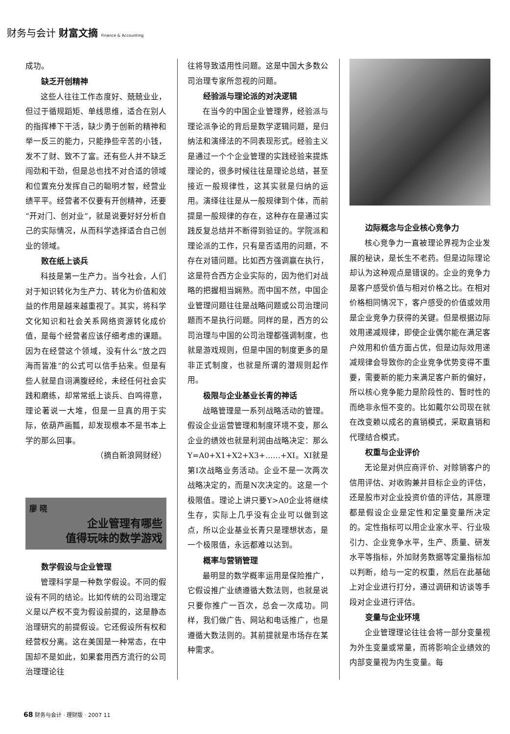财务与会计 财富文摘 Finance & Accounting
成功。
缺乏开创精神
这些人往往工作态度好、兢兢业业，但过于循规蹈矩、单线思维，适合在别人的指挥棒下干活，缺少勇于创新的精神和举一反三的能力，只能挣些辛苦的小钱，发不了财、致不了富。还有些人并不缺乏闯劲和干劲，但是总也找不对合适的领域和位置充分发挥自己的聪明才智，经营业绩平平。经营者不仅要有开创精神，还要“开对门、创对业”，就是说要好好分析自己的实际情况，从而科学选择适合自己创业的领域。
败在纸上谈兵
科技是第一生产力。当今社会，人们对于知识转化为生产力、转化为价值和效益的作用是越来越重视了。其实，将科学文化知识和社会关系网络资源转化成价值，是每个经营者应该仔细考虑的课题。因为在经营这个领域，没有什么“放之四海而皆准”的公式可以信手拈来。但是有些人就是自诩满腹经纶，未经任何社会实践和磨练，却常常纸上谈兵、自鸣得意，理论著说一大堆，但是一旦真的用于实际，依葫芦画瓢，却发现根本不是书本上学的那么回事。
（摘自新浪网财经）
廖 晓
企业管理有哪些
值得玩味的数学游戏
数学假设与企业管理
管理科学是一种数学假设。不同的假设有不同的结论。比如传统的公司治理定义是以产权不变为假设前提的，这是静态治理研究的前提假设。它还假设所有权和经营权分离。这在美国是一种常态，在中国却不是如此，如果套用西方流行的公司治理理论往
往将导致适用性问题。这是中国大多数公司治理专家所忽视的问题。
经验派与理论派的对决逻辑
在当今的中国企业管理界，经验派与理论派争论的背后是数学逻辑问题，是归纳法和演绎法的不同表现形式。经验主义是通过一个个企业管理的实践经验来提炼理论的，很多时候往往是理论总结，甚至接近一般规律性，这其实就是归纳的运用。演绎往往是从一般规律到个体，而前提是一般规律的存在，这种存在是通过实践反复总结并不断得到验证的。学院派和理论派的工作，只有是否适用的问题，不存在对错问题。比如西方强调赢在执行，这是符合西方企业实际的，因为他们对战略的把握相当娴熟。而中国不然，中国企业管理问题往往是战略问题或公司治理问题而不是执行问题。同样的是，西方的公司治理与中国的公司治理都强调制度，也就是游戏规则，但是中国的制度更多的是非正式制度，也就是所谓的潜规则起作用。
极限与企业基业长青的神话
战略管理是一系列战略活动的管理。假设企业运营管理和制度环境不变，那么企业的绩效也就是利润由战略决定：那么Y=A0+X1+X2+X3+……+XI。XI就是第I次战略业务活动。企业不是一次两次战略决定的，而是N次决定的。这是一个极限值。理论上讲只要Y>A0企业将继续生存，实际上几乎没有企业可以做到这点，所以企业基业长青只是理想状态，是一个极限值，永远都难以达到。
概率与营销管理
最明显的数学概率运用是保险推广，它假设推广业绩遵循大数法则，也就是说只要你推广一百次，总会一次成功。同样，我们做广告、网站和电话推广，也是遵循大数法则的。其前提就是市场存在某种需求。
边际概念与企业核心竞争力
核心竞争力一直被理论界视为企业发展的秘诀，是长生不老药。但是边际理论却认为这种观点是错误的。企业的竞争力是客户感受价值与相对价格之比。在相对价格相同情况下，客户感受的价值或效用是企业竞争力获得的关键。但是根据边际效用递减规律，即使企业偶尔能在满足客户效用和价值方面占优，但是边际效用递减规律会导致你的企业竞争优势变得不重要，需要新的能力来满足客户新的偏好，所以核心竞争能力是阶段性的、暂时性的而绝非永恒不变的。比如戴尔公司现在就在改变赖以成名的直销模式，采取直销和代理结合模式。
权重与企业评价
无论是对供应商评价、对赊销客户的信用评估、对收购兼并目标企业的评估，还是股市对企业投资价值的评估，其原理都是假设企业是定性和定量变量所决定的。定性指标可以用企业家水平、行业吸引力、企业竞争水平，生产、质量、研发水平等指标，外加财务数据等定量指标加以判断，给与一定的权重，然后在此基础上对企业进行打分，通过调研和访谈等手段对企业进行评估。
变量与企业环境
企业管理理论往往会将一部分变量视为外生变量或常量，而将影响企业绩效的内部变量视为内生变量。每
68 财务与会计 · 理财版 · 2007 11